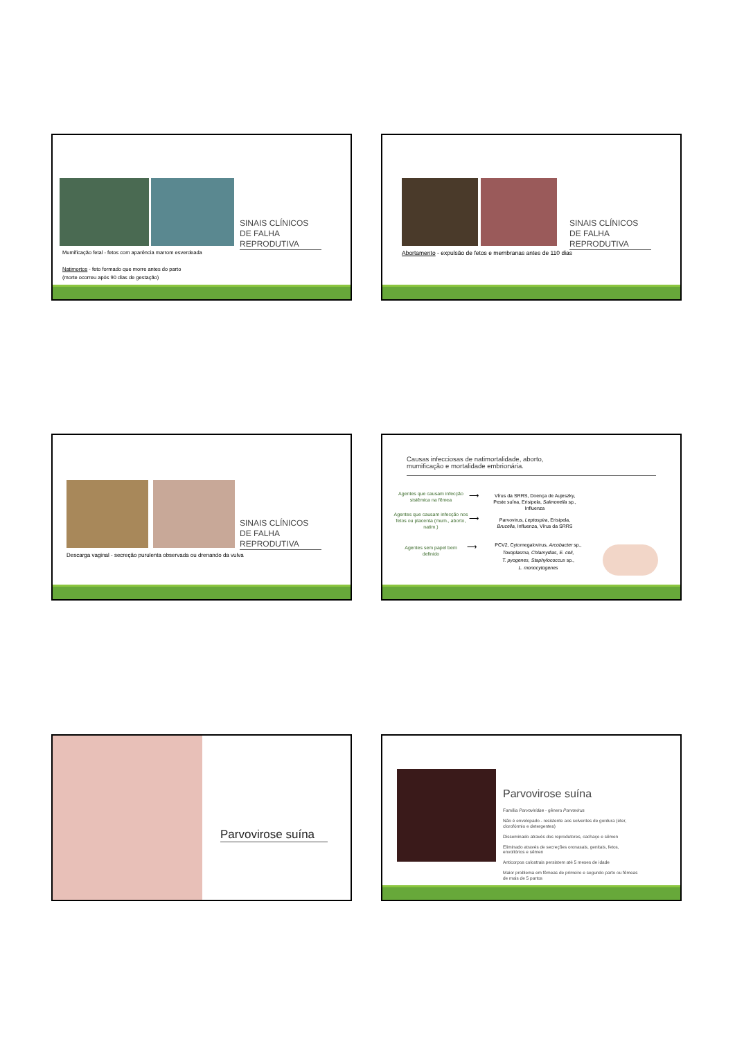SINAIS CLÍNICOS DE FALHA REPRODUTIVA
Mumificação fetal - fetos com aparência marrom esverdeada
Natimortos - feto formado que morre antes do parto
(morte ocorreu após 90 dias de gestação)
SINAIS CLÍNICOS DE FALHA REPRODUTIVA
Abortamento - expulsão de fetos e membranas antes de 110 dias
SINAIS CLÍNICOS DE FALHA REPRODUTIVA
Descarga vaginal - secreção purulenta observada ou drenando da vulva
Causas infecciosas de natimortalidade, aborto,
mumificação e mortalidade embrionária.
Agentes que causam infecção sistêmica na fêmea
⟶
Vírus da SRRS, Doença de Aujeszky, Peste suína, Erisipela, Salmonella sp., Influenza
Agentes que causam infecção nos fetos ou placenta (mum., aborto, natim.)
⟶
Parvovirus, Leptospira, Erisipela, Brucella, Influenza, Vírus da SRRS
Agentes sem papel bem definido
⟶
PCV2, Cytomegalovirus, Arcobacter sp., Toxoplasma, Chlamydias, E. coli,
T. pyogenes, Staphylococcus sp.,
L. monocytogenes
Parvovirose suína
Parvovirose suína
Família Parvoviridae - gênero Parvovirus
Não é envelopado - resistente aos solventes de gordura (éter, clorofórmio e detergentes)
Disseminado através dos reprodutores, cachaço e sêmen
Eliminado através de secreções oronasais, genitais, fetos, envoltórios e sêmen
Anticorpos colostrais persistem até 5 meses de idade
Maior problema em fêmeas de primeiro e segundo parto ou fêmeas de mais de 5 partos